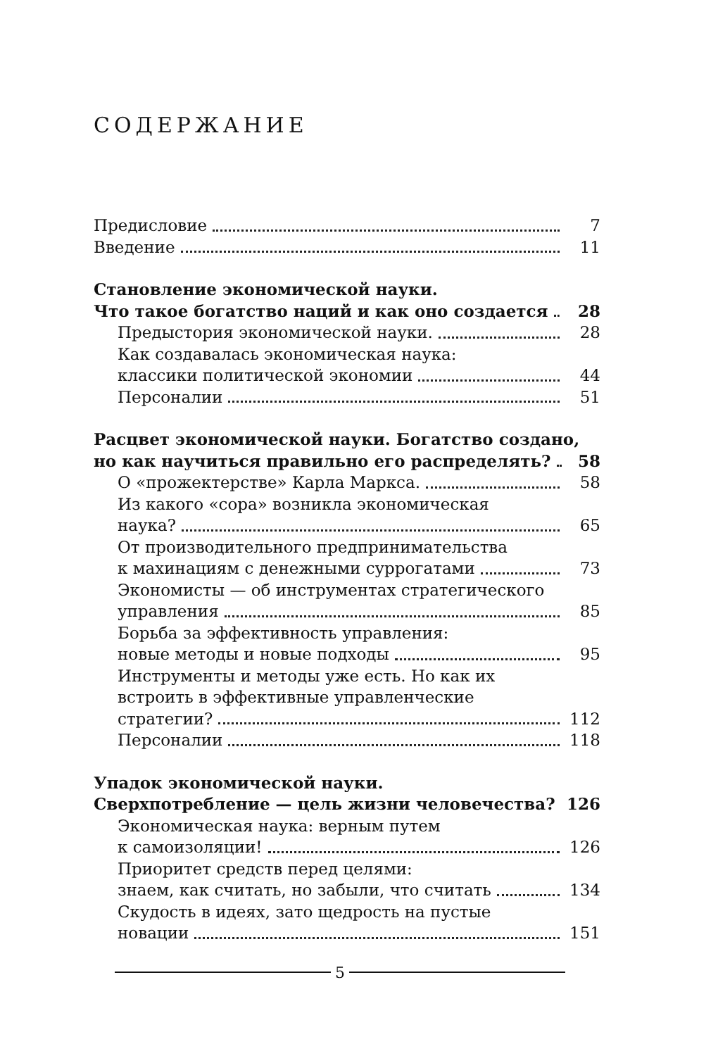СОДЕРЖАНИЕ
Предисловие 7
Введение 11
Становление экономической науки.
Что такое богатство наций и как оно создается 28
Предыстория экономической науки. 28
Как создавалась экономическая наука:
классики политической экономии 44
Персоналии 51
Расцвет экономической науки. Богатство создано,
но как научиться правильно его распределять? 58
О «прожектерстве» Карла Маркса. 58
Из какого «сора» возникла экономическая
наука? 65
От производительного предпринимательства
к махинациям с денежными суррогатами 73
Экономисты — об инструментах стратегического
управления 85
Борьба за эффективность управления:
новые методы и новые подходы 95
Инструменты и методы уже есть. Но как их
встроить в эффективные управленческие
стратегии? 112
Персоналии 118
Упадок экономической науки.
Сверхпотребление — цель жизни человечества? 126
Экономическая наука: верным путем
к самоизоляции! 126
Приоритет средств перед целями:
знаем, как считать, но забыли, что считать 134
Скудость в идеях, зато щедрость на пустые
новации 151
5